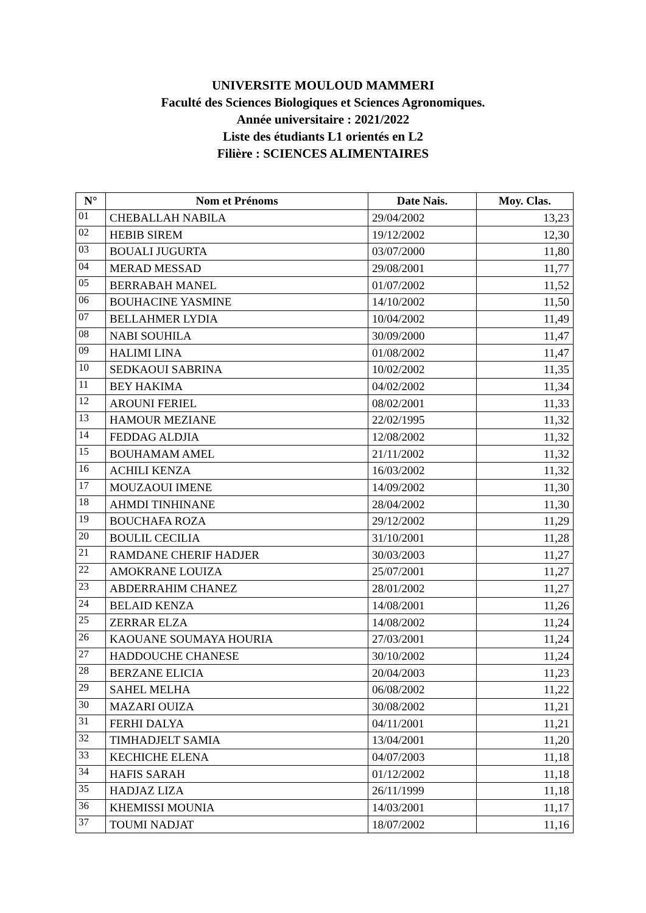UNIVERSITE MOULOUD MAMMERI
Faculté des Sciences Biologiques et Sciences Agronomiques.
Année universitaire : 2021/2022
Liste des étudiants L1 orientés en L2
Filière : SCIENCES ALIMENTAIRES
| N° | Nom et Prénoms | Date Nais. | Moy. Clas. |
| --- | --- | --- | --- |
| 01 | CHEBALLAH NABILA | 29/04/2002 | 13,23 |
| 02 | HEBIB SIREM | 19/12/2002 | 12,30 |
| 03 | BOUALI JUGURTA | 03/07/2000 | 11,80 |
| 04 | MERAD MESSAD | 29/08/2001 | 11,77 |
| 05 | BERRABAH MANEL | 01/07/2002 | 11,52 |
| 06 | BOUHACINE YASMINE | 14/10/2002 | 11,50 |
| 07 | BELLAHMER LYDIA | 10/04/2002 | 11,49 |
| 08 | NABI SOUHILA | 30/09/2000 | 11,47 |
| 09 | HALIMI LINA | 01/08/2002 | 11,47 |
| 10 | SEDKAOUI SABRINA | 10/02/2002 | 11,35 |
| 11 | BEY HAKIMA | 04/02/2002 | 11,34 |
| 12 | AROUNI FERIEL | 08/02/2001 | 11,33 |
| 13 | HAMOUR MEZIANE | 22/02/1995 | 11,32 |
| 14 | FEDDAG ALDJIA | 12/08/2002 | 11,32 |
| 15 | BOUHAMAM AMEL | 21/11/2002 | 11,32 |
| 16 | ACHILI KENZA | 16/03/2002 | 11,32 |
| 17 | MOUZAOUI IMENE | 14/09/2002 | 11,30 |
| 18 | AHMDI TINHINANE | 28/04/2002 | 11,30 |
| 19 | BOUCHAFA ROZA | 29/12/2002 | 11,29 |
| 20 | BOULIL CECILIA | 31/10/2001 | 11,28 |
| 21 | RAMDANE CHERIF HADJER | 30/03/2003 | 11,27 |
| 22 | AMOKRANE LOUIZA | 25/07/2001 | 11,27 |
| 23 | ABDERRAHIM CHANEZ | 28/01/2002 | 11,27 |
| 24 | BELAID KENZA | 14/08/2001 | 11,26 |
| 25 | ZERRAR ELZA | 14/08/2002 | 11,24 |
| 26 | KAOUANE SOUMAYA HOURIA | 27/03/2001 | 11,24 |
| 27 | HADDOUCHE CHANESE | 30/10/2002 | 11,24 |
| 28 | BERZANE ELICIA | 20/04/2003 | 11,23 |
| 29 | SAHEL MELHA | 06/08/2002 | 11,22 |
| 30 | MAZARI OUIZA | 30/08/2002 | 11,21 |
| 31 | FERHI DALYA | 04/11/2001 | 11,21 |
| 32 | TIMHADJELT SAMIA | 13/04/2001 | 11,20 |
| 33 | KECHICHE ELENA | 04/07/2003 | 11,18 |
| 34 | HAFIS SARAH | 01/12/2002 | 11,18 |
| 35 | HADJAZ LIZA | 26/11/1999 | 11,18 |
| 36 | KHEMISSI MOUNIA | 14/03/2001 | 11,17 |
| 37 | TOUMI NADJAT | 18/07/2002 | 11,16 |